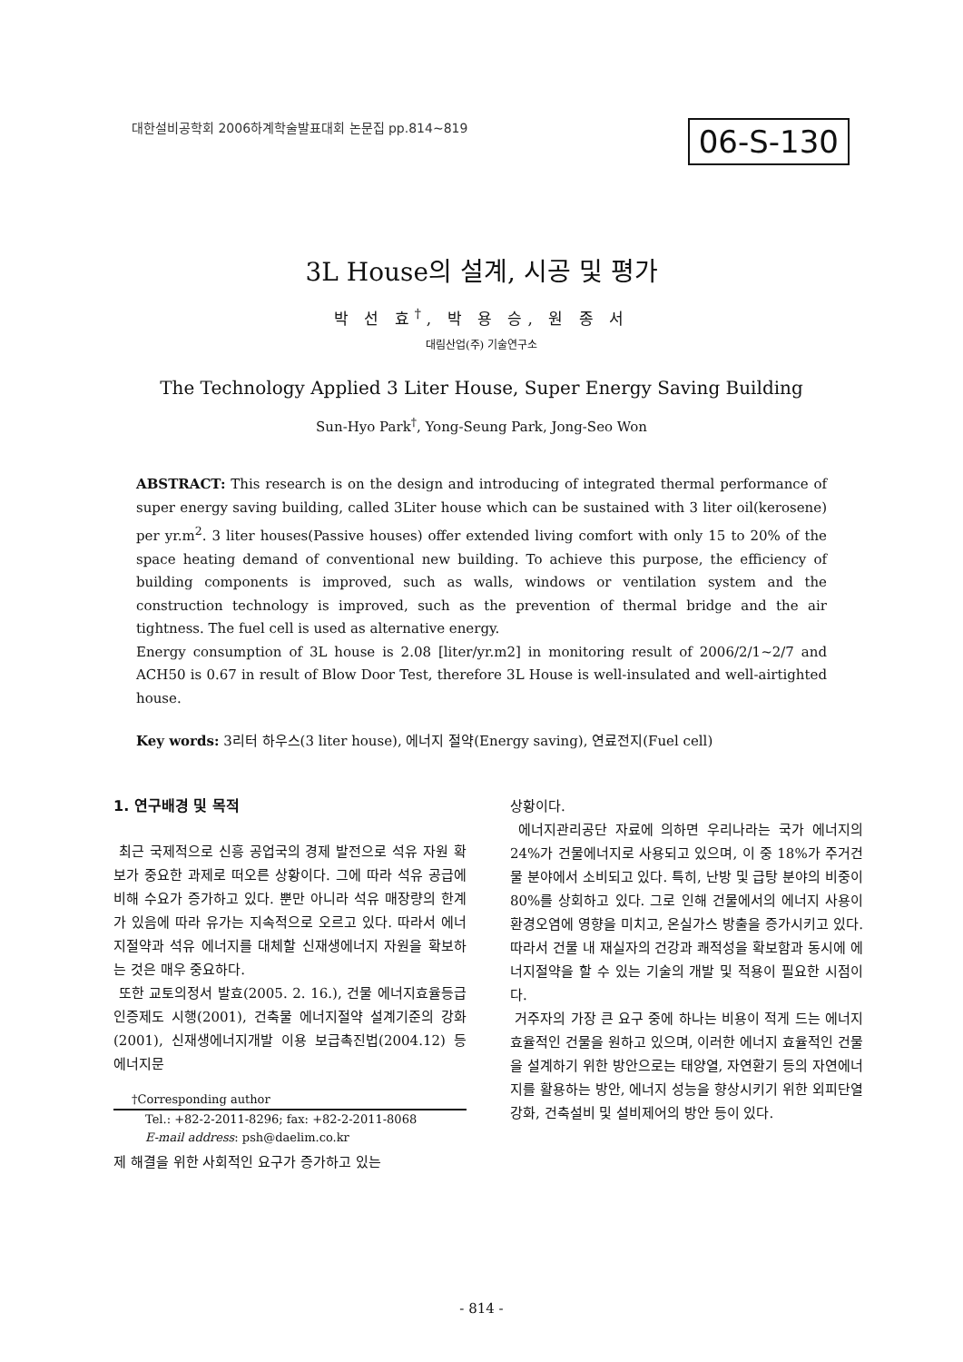대한설비공학회 2006하계학술발표대회 논문집 pp.814~819
06-S-130
3L House의 설계, 시공 및 평가
박 선 효<sup>†</sup>, 박 용 승, 원 종 서
대림산업(주) 기술연구소
The Technology Applied 3 Liter House, Super Energy Saving Building
Sun-Hyo Park<sup>†</sup>, Yong-Seung Park, Jong-Seo Won
ABSTRACT: This research is on the design and introducing of integrated thermal performance of super energy saving building, called 3Liter house which can be sustained with 3 liter oil(kerosene) per yr.m<sup>2</sup>. 3 liter houses(Passive houses) offer extended living comfort with only 15 to 20% of the space heating demand of conventional new building. To achieve this purpose, the efficiency of building components is improved, such as walls, windows or ventilation system and the construction technology is improved, such as the prevention of thermal bridge and the air tightness. The fuel cell is used as alternative energy.
Energy consumption of 3L house is 2.08 [liter/yr.m2] in monitoring result of 2006/2/1~2/7 and ACH50 is 0.67 in result of Blow Door Test, therefore 3L House is well-insulated and well-airtighted house.
Key words: 3리터 하우스(3 liter house), 에너지 절약(Energy saving), 연료전지(Fuel cell)
1. 연구배경 및 목적
최근 국제적으로 신흥 공업국의 경제 발전으로 석유 자원 확보가 중요한 과제로 떠오른 상황이다. 그에 따라 석유 공급에 비해 수요가 증가하고 있다. 뿐만 아니라 석유 매장량의 한계가 있음에 따라 유가는 지속적으로 오르고 있다. 따라서 에너지절약과 석유 에너지를 대체할 신재생에너지 자원을 확보하는 것은 매우 중요하다.
또한 교토의정서 발효(2005. 2. 16.), 건물 에너지효율등급 인증제도 시행(2001), 건축물 에너지절약 설계기준의 강화(2001), 신재생에너지개발 이용 보급촉진법(2004.12) 등 에너지문
†Corresponding author
Tel.: +82-2-2011-8296; fax: +82-2-2011-8068
E-mail address: psh@daelim.co.kr
제 해결을 위한 사회적인 요구가 증가하고 있는
상황이다.
에너지관리공단 자료에 의하면 우리나라는 국가 에너지의 24%가 건물에너지로 사용되고 있으며, 이 중 18%가 주거건물 분야에서 소비되고 있다. 특히, 난방 및 급탕 분야의 비중이 80%를 상회하고 있다. 그로 인해 건물에서의 에너지 사용이 환경오염에 영향을 미치고, 온실가스 방출을 증가시키고 있다. 따라서 건물 내 재실자의 건강과 쾌적성을 확보함과 동시에 에너지절약을 할 수 있는 기술의 개발 및 적용이 필요한 시점이다.
거주자의 가장 큰 요구 중에 하나는 비용이 적게 드는 에너지 효율적인 건물을 원하고 있으며, 이러한 에너지 효율적인 건물을 설계하기 위한 방안으로는 태양열, 자연환기 등의 자연에너지를 활용하는 방안, 에너지 성능을 향상시키기 위한 외피단열강화, 건축설비 및 설비제어의 방안 등이 있다.
- 814 -